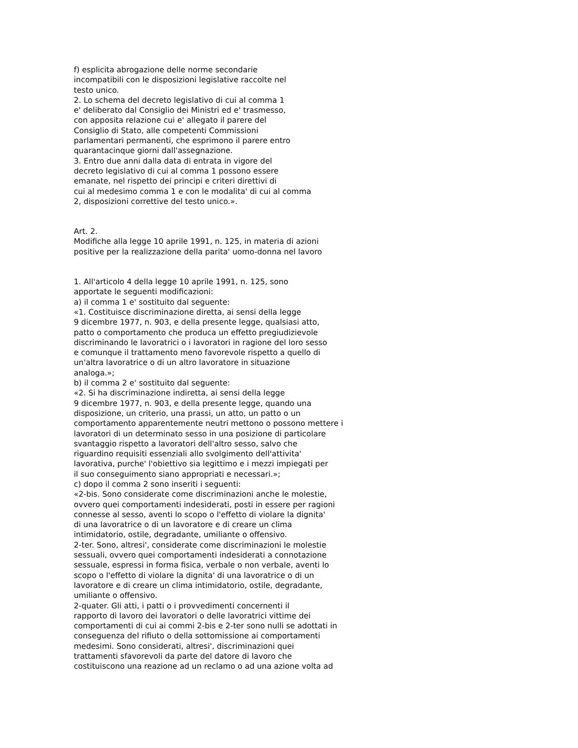f) esplicita abrogazione delle norme secondarie
incompatibili con le disposizioni legislative raccolte nel
testo unico.
2. Lo schema del decreto legislativo di cui al comma 1
e' deliberato dal Consiglio dei Ministri ed e' trasmesso,
con apposita relazione cui e' allegato il parere del
Consiglio di Stato, alle competenti Commissioni
parlamentari permanenti, che esprimono il parere entro
quarantacinque giorni dall'assegnazione.
3. Entro due anni dalla data di entrata in vigore del
decreto legislativo di cui al comma 1 possono essere
emanate, nel rispetto dei principi e criteri direttivi di
cui al medesimo comma 1 e con le modalita' di cui al comma
2, disposizioni correttive del testo unico.».
Art. 2.
Modifiche alla legge 10 aprile 1991, n. 125, in materia di azioni
positive per la realizzazione della parita' uomo-donna nel lavoro
1. All'articolo 4 della legge 10 aprile 1991, n. 125, sono
apportate le seguenti modificazioni:
a) il comma 1 e' sostituito dal seguente:
«1. Costituisce discriminazione diretta, ai sensi della legge
9 dicembre 1977, n. 903, e della presente legge, qualsiasi atto,
patto o comportamento che produca un effetto pregiudizievole
discriminando le lavoratrici o i lavoratori in ragione del loro sesso
e comunque il trattamento meno favorevole rispetto a quello di
un'altra lavoratrice o di un altro lavoratore in situazione
analoga.»;
b) il comma 2 e' sostituito dal seguente:
«2. Si ha discriminazione indiretta, ai sensi della legge
9 dicembre 1977, n. 903, e della presente legge, quando una
disposizione, un criterio, una prassi, un atto, un patto o un
comportamento apparentemente neutri mettono o possono mettere i
lavoratori di un determinato sesso in una posizione di particolare
svantaggio rispetto a lavoratori dell'altro sesso, salvo che
riguardino requisiti essenziali allo svolgimento dell'attivita'
lavorativa, purche' l'obiettivo sia legittimo e i mezzi impiegati per
il suo conseguimento siano appropriati e necessari.»;
c) dopo il comma 2 sono inseriti i seguenti:
«2-bis. Sono considerate come discriminazioni anche le molestie,
ovvero quei comportamenti indesiderati, posti in essere per ragioni
connesse al sesso, aventi lo scopo o l'effetto di violare la dignita'
di una lavoratrice o di un lavoratore e di creare un clima
intimidatorio, ostile, degradante, umiliante o offensivo.
2-ter. Sono, altresi', considerate come discriminazioni le molestie
sessuali, ovvero quei comportamenti indesiderati a connotazione
sessuale, espressi in forma fisica, verbale o non verbale, aventi lo
scopo o l'effetto di violare la dignita' di una lavoratrice o di un
lavoratore e di creare un clima intimidatorio, ostile, degradante,
umiliante o offensivo.
2-quater. Gli atti, i patti o i provvedimenti concernenti il
rapporto di lavoro dei lavoratori o delle lavoratrici vittime dei
comportamenti di cui ai commi 2-bis e 2-ter sono nulli se adottati in
conseguenza del rifiuto o della sottomissione ai comportamenti
medesimi. Sono considerati, altresi', discriminazioni quei
trattamenti sfavorevoli da parte del datore di lavoro che
costituiscono una reazione ad un reclamo o ad una azione volta ad